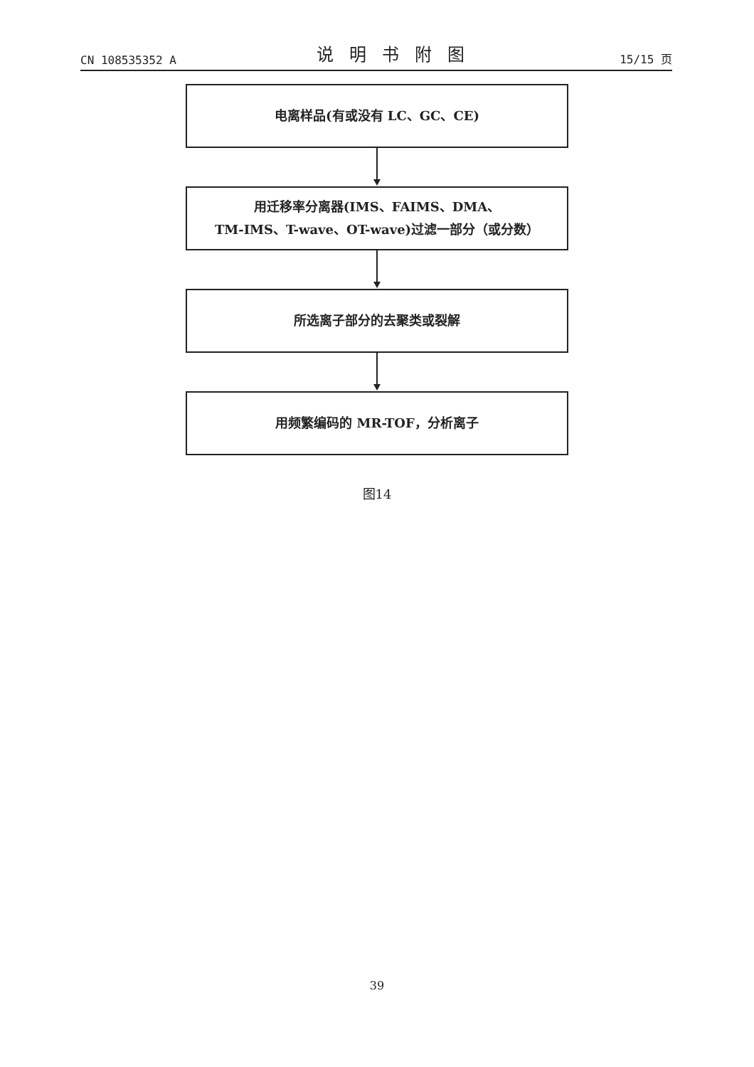CN 108535352 A 说明书附图 15/15 页
电离样品(有或没有 LC、GC、CE)
用迁移率分离器(IMS、FAIMS、DMA、
TM-IMS、T-wave、OT-wave)过滤一部分（或分数）
所选离子部分的去聚类或裂解
用频繁编码的 MR-TOF，分析离子
图14
39